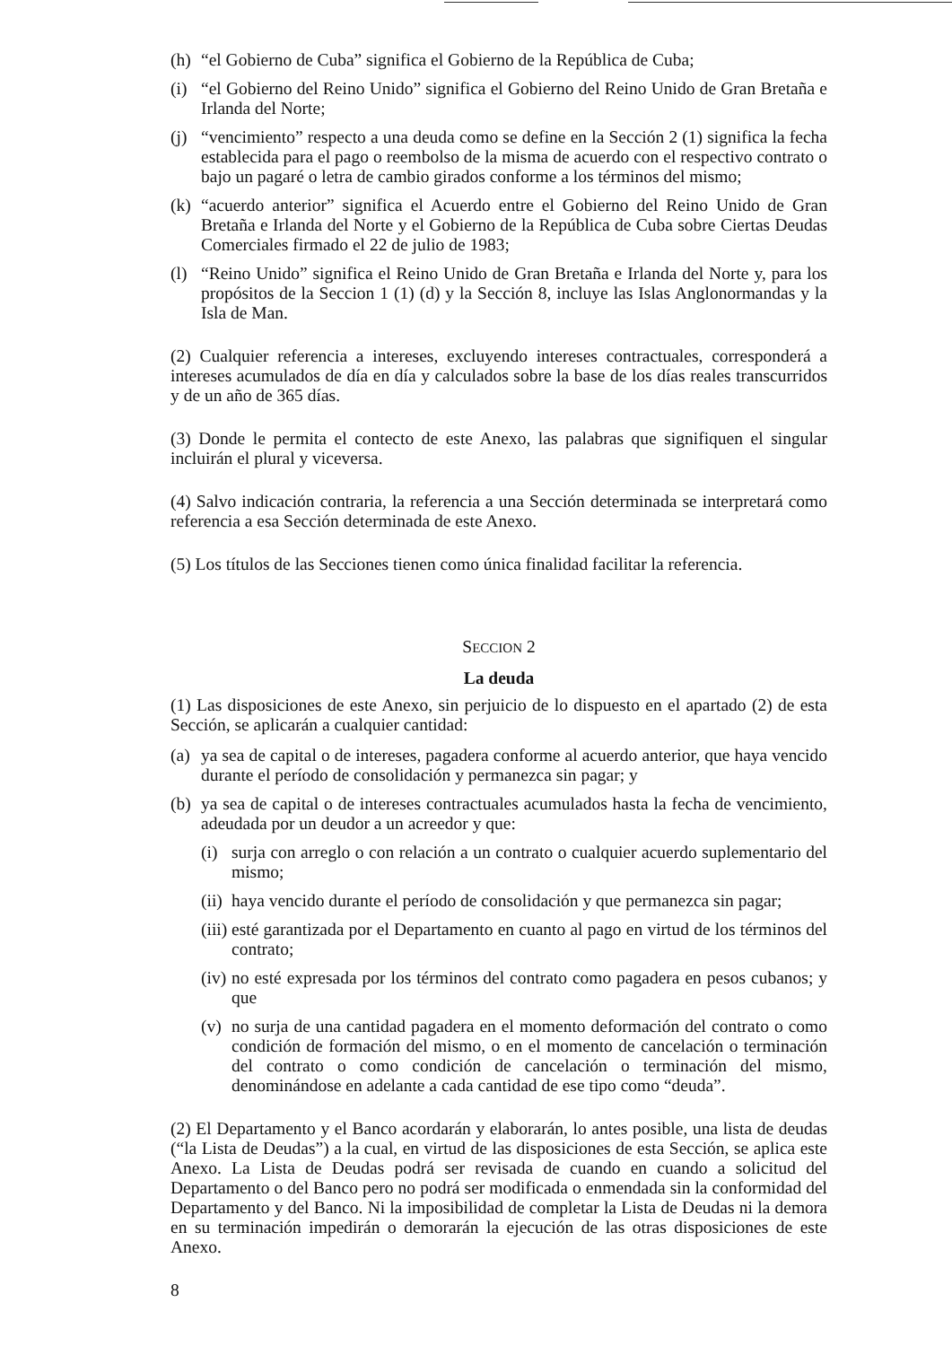(h) “el Gobierno de Cuba” significa el Gobierno de la República de Cuba;
(i) “el Gobierno del Reino Unido” significa el Gobierno del Reino Unido de Gran Bretaña e Irlanda del Norte;
(j) “vencimiento” respecto a una deuda como se define en la Sección 2 (1) significa la fecha establecida para el pago o reembolso de la misma de acuerdo con el respectivo contrato o bajo un pagaré o letra de cambio girados conforme a los términos del mismo;
(k) “acuerdo anterior” significa el Acuerdo entre el Gobierno del Reino Unido de Gran Bretaña e Irlanda del Norte y el Gobierno de la República de Cuba sobre Ciertas Deudas Comerciales firmado el 22 de julio de 1983;
(l) “Reino Unido” significa el Reino Unido de Gran Bretaña e Irlanda del Norte y, para los propósitos de la Seccion 1 (1) (d) y la Sección 8, incluye las Islas Anglonormandas y la Isla de Man.
(2) Cualquier referencia a intereses, excluyendo intereses contractuales, corresponderá a intereses acumulados de día en día y calculados sobre la base de los días reales transcurridos y de un año de 365 días.
(3) Donde le permita el contecto de este Anexo, las palabras que signifiquen el singular incluirán el plural y viceversa.
(4) Salvo indicación contraria, la referencia a una Sección determinada se interpretará como referencia a esa Sección determinada de este Anexo.
(5) Los títulos de las Secciones tienen como única finalidad facilitar la referencia.
SECCION 2
La deuda
(1) Las disposiciones de este Anexo, sin perjuicio de lo dispuesto en el apartado (2) de esta Sección, se aplicarán a cualquier cantidad:
(a) ya sea de capital o de intereses, pagadera conforme al acuerdo anterior, que haya vencido durante el período de consolidación y permanezca sin pagar; y
(b) ya sea de capital o de intereses contractuales acumulados hasta la fecha de vencimiento, adeudada por un deudor a un acreedor y que:
(i) surja con arreglo o con relación a un contrato o cualquier acuerdo suplementario del mismo;
(ii) haya vencido durante el período de consolidación y que permanezca sin pagar;
(iii) esté garantizada por el Departamento en cuanto al pago en virtud de los términos del contrato;
(iv) no esté expresada por los términos del contrato como pagadera en pesos cubanos; y que
(v) no surja de una cantidad pagadera en el momento deformación del contrato o como condición de formación del mismo, o en el momento de cancelación o terminación del contrato o como condición de cancelación o terminación del mismo, denominándose en adelante a cada cantidad de ese tipo como “deuda”.
(2) El Departamento y el Banco acordarán y elaborarán, lo antes posible, una lista de deudas (“la Lista de Deudas”) a la cual, en virtud de las disposiciones de esta Sección, se aplica este Anexo. La Lista de Deudas podrá ser revisada de cuando en cuando a solicitud del Departamento o del Banco pero no podrá ser modificada o enmendada sin la conformidad del Departamento y del Banco. Ni la imposibilidad de completar la Lista de Deudas ni la demora en su terminación impedirán o demorarán la ejecución de las otras disposiciones de este Anexo.
8